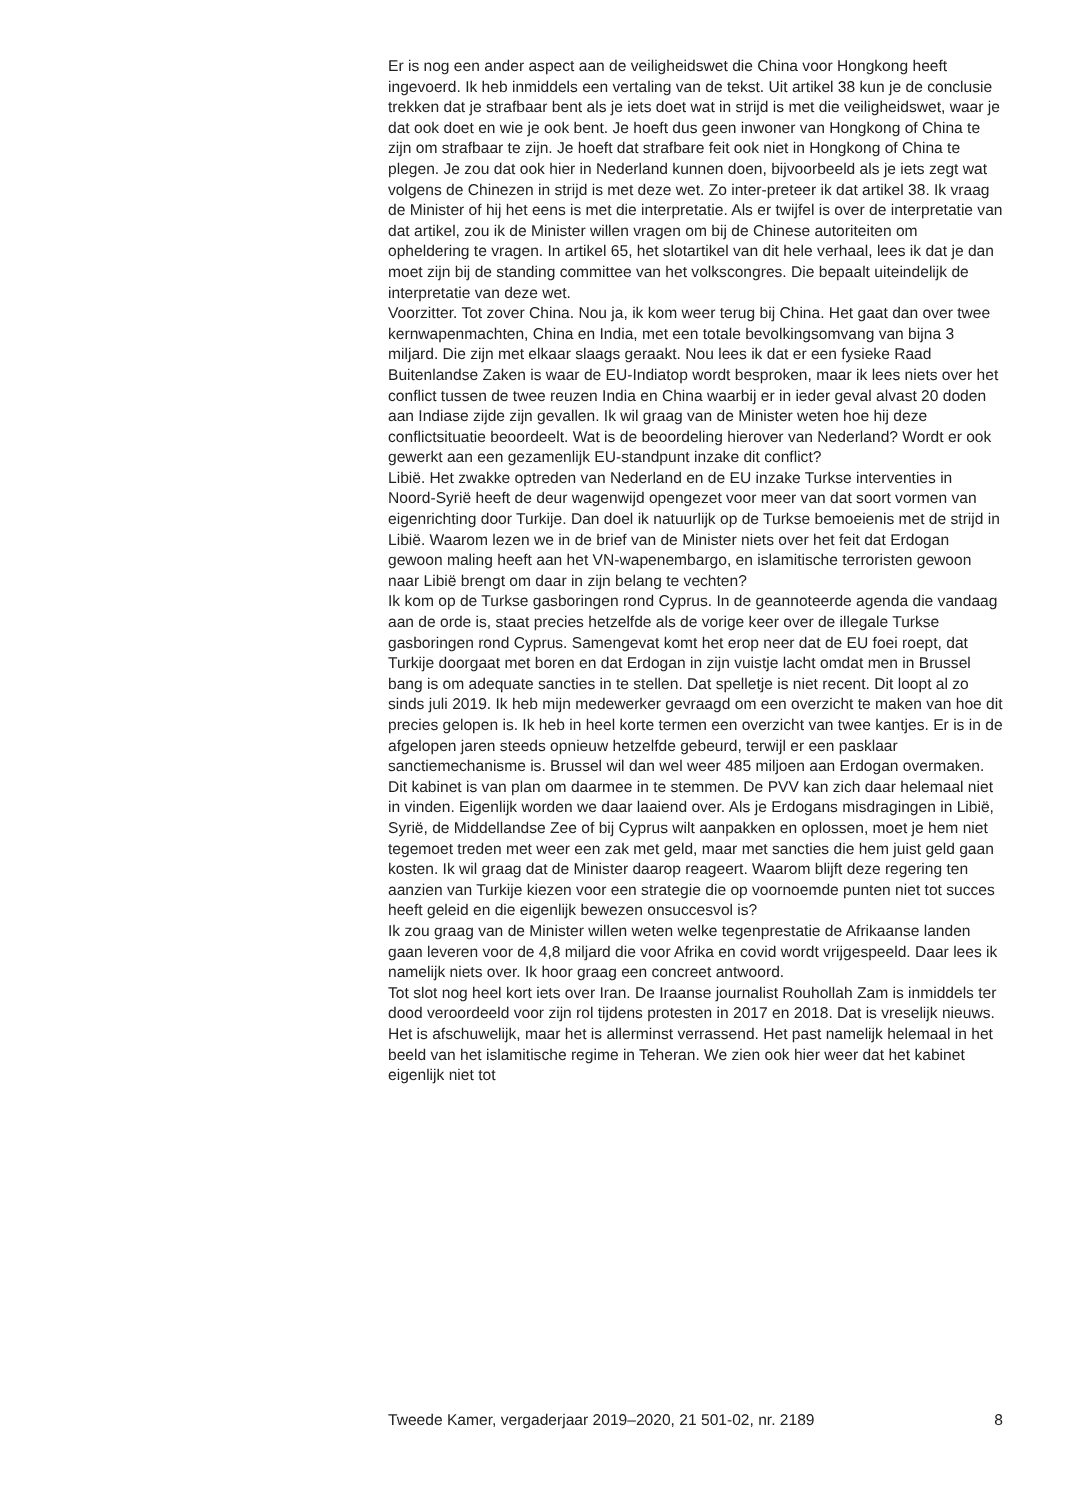Er is nog een ander aspect aan de veiligheidswet die China voor Hongkong heeft ingevoerd. Ik heb inmiddels een vertaling van de tekst. Uit artikel 38 kun je de conclusie trekken dat je strafbaar bent als je iets doet wat in strijd is met die veiligheidswet, waar je dat ook doet en wie je ook bent. Je hoeft dus geen inwoner van Hongkong of China te zijn om strafbaar te zijn. Je hoeft dat strafbare feit ook niet in Hongkong of China te plegen. Je zou dat ook hier in Nederland kunnen doen, bijvoorbeeld als je iets zegt wat volgens de Chinezen in strijd is met deze wet. Zo inter-preteer ik dat artikel 38. Ik vraag de Minister of hij het eens is met die interpretatie. Als er twijfel is over de interpretatie van dat artikel, zou ik de Minister willen vragen om bij de Chinese autoriteiten om opheldering te vragen. In artikel 65, het slotartikel van dit hele verhaal, lees ik dat je dan moet zijn bij de standing committee van het volkscongres. Die bepaalt uiteindelijk de interpretatie van deze wet.
Voorzitter. Tot zover China. Nou ja, ik kom weer terug bij China. Het gaat dan over twee kernwapenmachten, China en India, met een totale bevolkingsomvang van bijna 3 miljard. Die zijn met elkaar slaags geraakt. Nou lees ik dat er een fysieke Raad Buitenlandse Zaken is waar de EU-Indiatop wordt besproken, maar ik lees niets over het conflict tussen de twee reuzen India en China waarbij er in ieder geval alvast 20 doden aan Indiase zijde zijn gevallen. Ik wil graag van de Minister weten hoe hij deze conflictsituatie beoordeelt. Wat is de beoordeling hierover van Nederland? Wordt er ook gewerkt aan een gezamenlijk EU-standpunt inzake dit conflict?
Libië. Het zwakke optreden van Nederland en de EU inzake Turkse interventies in Noord-Syrië heeft de deur wagenwijd opengezet voor meer van dat soort vormen van eigenrichting door Turkije. Dan doel ik natuurlijk op de Turkse bemoeienis met de strijd in Libië. Waarom lezen we in de brief van de Minister niets over het feit dat Erdogan gewoon maling heeft aan het VN-wapenembargo, en islamitische terroristen gewoon naar Libië brengt om daar in zijn belang te vechten?
Ik kom op de Turkse gasboringen rond Cyprus. In de geannoteerde agenda die vandaag aan de orde is, staat precies hetzelfde als de vorige keer over de illegale Turkse gasboringen rond Cyprus. Samengevat komt het erop neer dat de EU foei roept, dat Turkije doorgaat met boren en dat Erdogan in zijn vuistje lacht omdat men in Brussel bang is om adequate sancties in te stellen. Dat spelletje is niet recent. Dit loopt al zo sinds juli 2019. Ik heb mijn medewerker gevraagd om een overzicht te maken van hoe dit precies gelopen is. Ik heb in heel korte termen een overzicht van twee kantjes. Er is in de afgelopen jaren steeds opnieuw hetzelfde gebeurd, terwijl er een pasklaar sanctiemechanisme is. Brussel wil dan wel weer 485 miljoen aan Erdogan overmaken. Dit kabinet is van plan om daarmee in te stemmen. De PVV kan zich daar helemaal niet in vinden. Eigenlijk worden we daar laaiend over. Als je Erdogans misdragingen in Libië, Syrië, de Middellandse Zee of bij Cyprus wilt aanpakken en oplossen, moet je hem niet tegemoet treden met weer een zak met geld, maar met sancties die hem juist geld gaan kosten. Ik wil graag dat de Minister daarop reageert. Waarom blijft deze regering ten aanzien van Turkije kiezen voor een strategie die op voornoemde punten niet tot succes heeft geleid en die eigenlijk bewezen onsuccesvol is?
Ik zou graag van de Minister willen weten welke tegenprestatie de Afrikaanse landen gaan leveren voor de 4,8 miljard die voor Afrika en covid wordt vrijgespeeld. Daar lees ik namelijk niets over. Ik hoor graag een concreet antwoord.
Tot slot nog heel kort iets over Iran. De Iraanse journalist Rouhollah Zam is inmiddels ter dood veroordeeld voor zijn rol tijdens protesten in 2017 en 2018. Dat is vreselijk nieuws. Het is afschuwelijk, maar het is allerminst verrassend. Het past namelijk helemaal in het beeld van het islamitische regime in Teheran. We zien ook hier weer dat het kabinet eigenlijk niet tot
Tweede Kamer, vergaderjaar 2019–2020, 21 501-02, nr. 2189 8